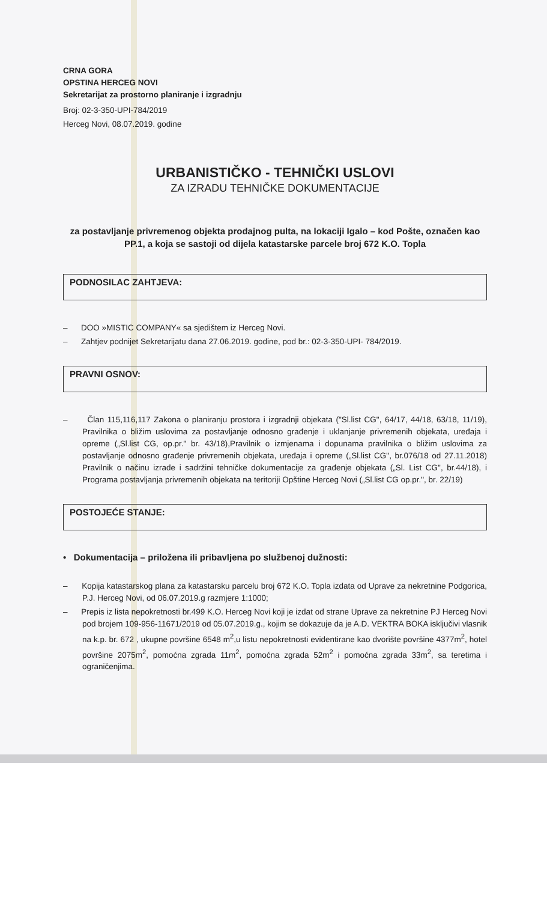CRNA GORA
OPSTINA HERCEG NOVI
Sekretarijat za prostorno planiranje i izgradnju
Broj: 02-3-350-UPI-784/2019
Herceg Novi, 08.07.2019. godine
URBANISTIČKO - TEHNIČKI USLOVI
ZA IZRADU TEHNIČKE DOKUMENTACIJE
za postavljanje privremenog objekta prodajnog pulta, na lokaciji Igalo – kod Pošte, označen kao PP.1, a koja se sastoji od dijela katastarske parcele broj 672 K.O. Topla
PODNOSILAC ZAHTJEVA:
– DOO »MISTIC COMPANY« sa sjedištem iz Herceg Novi.
– Zahtjev podnijet Sekretarijatu dana 27.06.2019. godine, pod br.: 02-3-350-UPI- 784/2019.
PRAVNI OSNOV:
– Član 115,116,117 Zakona o planiranju prostora i izgradnji objekata ("Sl.list CG", 64/17, 44/18, 63/18, 11/19), Pravilnika o bližim uslovima za postavljanje odnosno građenje i uklanjanje privremenih objekata, uređaja i opreme („Sl.list CG, op.pr." br. 43/18),Pravilnik o izmjenama i dopunama pravilnika o bližim uslovima za postavljanje odnosno građenje privremenih objekata, uređaja i opreme („Sl.list CG", br.076/18 od 27.11.2018) Pravilnik o načinu izrade i sadržini tehničke dokumentacije za građenje objekata („Sl. List CG", br.44/18), i Programa postavljanja privremenih objekata na teritoriji Opštine Herceg Novi („Sl.list CG op.pr.", br. 22/19)
POSTOJEĆE STANJE:
• Dokumentacija – priložena ili pribavljena po službenoj dužnosti:
– Kopija katastarskog plana za katastarsku parcelu broj 672 K.O. Topla izdata od Uprave za nekretnine Podgorica, P.J. Herceg Novi, od 06.07.2019.g razmjere 1:1000;
– Prepis iz lista nepokretnosti br.499 K.O. Herceg Novi koji je izdat od strane Uprave za nekretnine PJ Herceg Novi pod brojem 109-956-11671/2019 od 05.07.2019.g., kojim se dokazuje da je A.D. VEKTRA BOKA isključivi vlasnik na k.p. br. 672 , ukupne površine 6548 m<sup>2</sup>,u listu nepokretnosti evidentirane kao dvorište površine 4377m<sup>2</sup>, hotel površine 2075m<sup>2</sup>, pomoćna zgrada 11m<sup>2</sup>, pomoćna zgrada 52m<sup>2</sup> i pomoćna zgrada 33m<sup>2</sup>, sa teretima i ograničenjima.